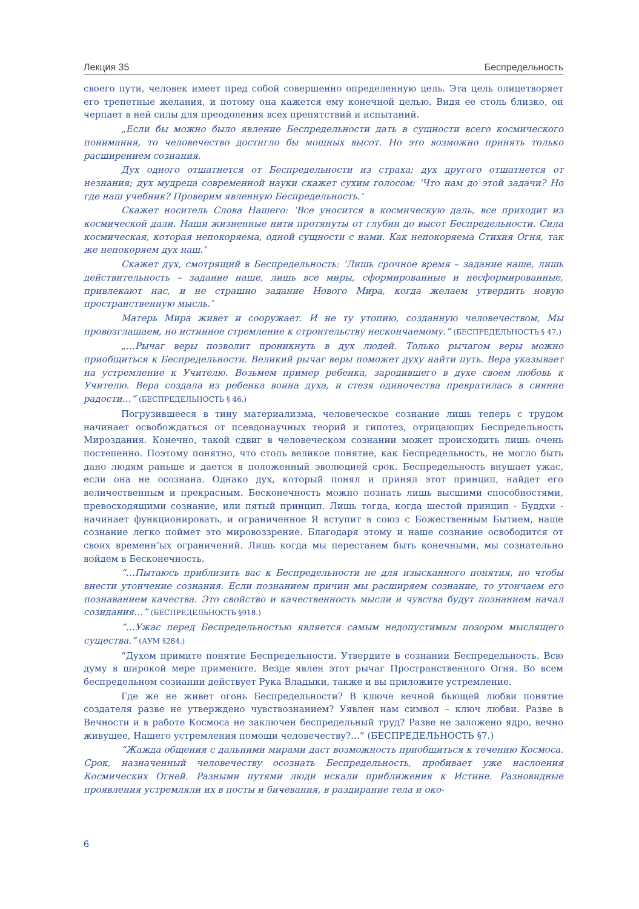Лекция 35 Беспредельность
своего пути, человек имеет пред собой совершенно определенную цель. Эта цель олицетворяет его трепетные желания, и потому она кажется ему конечной целью. Видя ее столь близко, он черпает в ней силы для преодоления всех препятствий и испытаний.
„Если бы можно было явление Беспредельности дать в сущности всего космического понимания, то человечество достигло бы мощных высот. Но это возможно принять только расширением сознания.
Дух одного отшатнется от Беспредельности из страха; дух другого отшатнется от незнания; дух мудреца современной науки скажет сухим голосом: ‘Что нам до этой задачи? Но где наш учебник? Проверим явленную Беспредельность.’
Скажет носитель Слова Нашего: ‘Все уносится в космическую даль, все приходит из космической дали. Наши жизненные нити протянуты от глубин до высот Беспредельности. Сила космическая, которая непокоряема, одной сущности с нами. Как непокоряема Стихия Огня, так же непокоряем дух наш.’
Скажет дух, смотрящий в Беспредельность: ‘Лишь срочное время – задание наше, лишь действительность – задание наше, лишь все миры, сформированные и несформированные, привлекают нас, и не страшно задание Нового Мира, когда желаем утвердить новую пространственную мысль.’
Матерь Мира живет и сооружает. И не ту утопию, созданную человечеством, Мы провозглашаем, но истинное стремление к строительству нескончаемому.“ (БЕСПРЕДЕЛЬНОСТЬ § 47.)
„…Рычаг веры позволит проникнуть в дух людей. Только рычагом веры можно приобщиться к Беспредельности. Великий рычаг веры поможет духу найти путь. Вера указывает на устремление к Учителю. Возьмем пример ребенка, зародившего в духе своем любовь к Учителю. Вера создала из ребенка воина духа, и стезя одиночества превратилась в сияние радости…“ (БЕСПРЕДЕЛЬНОСТЬ § 46.)
Погрузившееся в тину материализма, человеческое сознание лишь теперь с трудом начинает освобождаться от псевдонаучных теорий и гипотез, отрицающих Беспредельность Мироздания. Конечно, такой сдвиг в человеческом сознании может происходить лишь очень постепенно. Поэтому понятно, что столь великое понятие, как Беспредельность, не могло быть дано людям раньше и дается в положенный эволюцией срок. Беспредельность внушает ужас, если она не осознана. Однако дух, который понял и принял этот принцип, найдет его величественным и прекрасным. Бесконечность можно познать лишь высшими способностями, превосходящими сознание, или пятый принцип. Лишь тогда, когда шестой принцип - Буддхи - начинает функционировать, и ограниченное Я вступит в союз с Божественным Бытием, наше сознание легко поймет это мировоззрение. Благодаря этому и наше сознание освободится от своих временн’ых ограничений. Лишь когда мы перестанем быть конечными, мы сознательно войдем в Бесконечность.
“…Пытаюсь приблизить вас к Беспредельности не для изысканного понятия, но чтобы внести утончение сознания. Если познанием причин мы расширяем сознание, то утончаем его познаванием качества. Это свойство и качественность мысли и чувства будут познанием начал созидания…” (БЕСПРЕДЕЛЬНОСТЬ §918.)
“…Ужас перед Беспредельностью является самым недопустимым позором мыслящего существа.” (АУМ §284.)
“Духом примите понятие Беспредельности. Утвердите в сознании Беспредельность. Всю думу в широкой мере примените. Везде явлен этот рычаг Пространственного Огня. Во всем беспредельном сознании действует Рука Владыки, также и вы приложите устремление.
Где же не живет огонь Беспредельности? В ключе вечной бьющей любви понятие создателя разве не утверждено чувствознанием? Уявлен нам символ – ключ любви. Разве в Вечности и в работе Космоса не заключен беспредельный труд? Разве не заложено ядро, вечно живущее, Нашего устремления помощи человечеству?…” (БЕСПРЕДЕЛЬНОСТЬ §7.)
“Жажда общения с дальними мирами даст возможность приобщиться к течению Космоса. Срок, назначенный человечеству осознать Беспредельность, пробивает уже наслоения Космических Огней. Разными путями люди искали приближения к Истине. Разновидные проявления устремляли их в посты и бичевания, в раздирание тела и око-
6